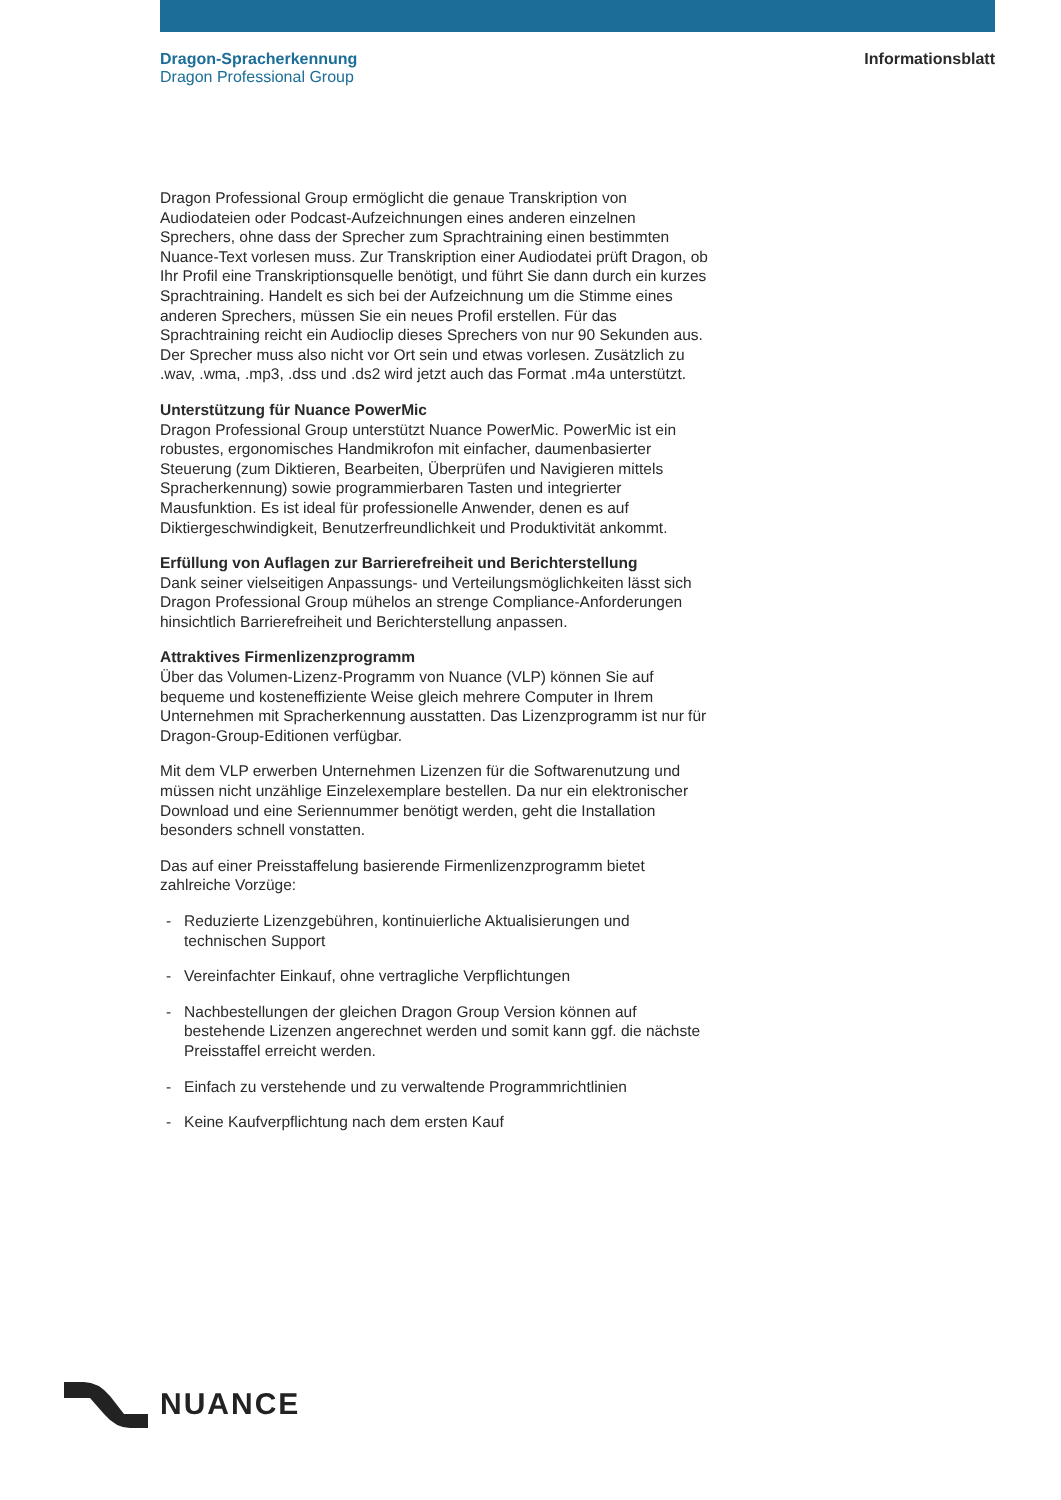Dragon-Spracherkennung
Dragon Professional Group
Informationsblatt
Dragon Professional Group ermöglicht die genaue Transkription von Audiodateien oder Podcast-Aufzeichnungen eines anderen einzelnen Sprechers, ohne dass der Sprecher zum Sprachtraining einen bestimmten Nuance-Text vorlesen muss. Zur Transkription einer Audiodatei prüft Dragon, ob Ihr Profil eine Transkriptionsquelle benötigt, und führt Sie dann durch ein kurzes Sprachtraining. Handelt es sich bei der Aufzeichnung um die Stimme eines anderen Sprechers, müssen Sie ein neues Profil erstellen. Für das Sprachtraining reicht ein Audioclip dieses Sprechers von nur 90 Sekunden aus. Der Sprecher muss also nicht vor Ort sein und etwas vorlesen. Zusätzlich zu .wav, .wma, .mp3, .dss und .ds2 wird jetzt auch das Format .m4a unterstützt.
Unterstützung für Nuance PowerMic
Dragon Professional Group unterstützt Nuance PowerMic. PowerMic ist ein robustes, ergonomisches Handmikrofon mit einfacher, daumenbasierter Steuerung (zum Diktieren, Bearbeiten, Überprüfen und Navigieren mittels Spracherkennung) sowie programmierbaren Tasten und integrierter Mausfunktion. Es ist ideal für professionelle Anwender, denen es auf Diktiergeschwindigkeit, Benutzerfreundlichkeit und Produktivität ankommt.
Erfüllung von Auflagen zur Barrierefreiheit und Berichterstellung
Dank seiner vielseitigen Anpassungs- und Verteilungsmöglichkeiten lässt sich Dragon Professional Group mühelos an strenge Compliance-Anforderungen hinsichtlich Barrierefreiheit und Berichterstellung anpassen.
Attraktives Firmenlizenzprogramm
Über das Volumen-Lizenz-Programm von Nuance (VLP) können Sie auf bequeme und kosteneffiziente Weise gleich mehrere Computer in Ihrem Unternehmen mit Spracherkennung ausstatten. Das Lizenzprogramm ist nur für Dragon-Group-Editionen verfügbar.
Mit dem VLP erwerben Unternehmen Lizenzen für die Softwarenutzung und müssen nicht unzählige Einzelexemplare bestellen. Da nur ein elektronischer Download und eine Seriennummer benötigt werden, geht die Installation besonders schnell vonstatten.
Das auf einer Preisstaffelung basierende Firmenlizenzprogramm bietet zahlreiche Vorzüge:
- Reduzierte Lizenzgebühren, kontinuierliche Aktualisierungen und technischen Support
- Vereinfachter Einkauf, ohne vertragliche Verpflichtungen
- Nachbestellungen der gleichen Dragon Group Version können auf bestehende Lizenzen angerechnet werden und somit kann ggf. die nächste Preisstaffel erreicht werden.
- Einfach zu verstehende und zu verwaltende Programmrichtlinien
- Keine Kaufverpflichtung nach dem ersten Kauf
NUANCE